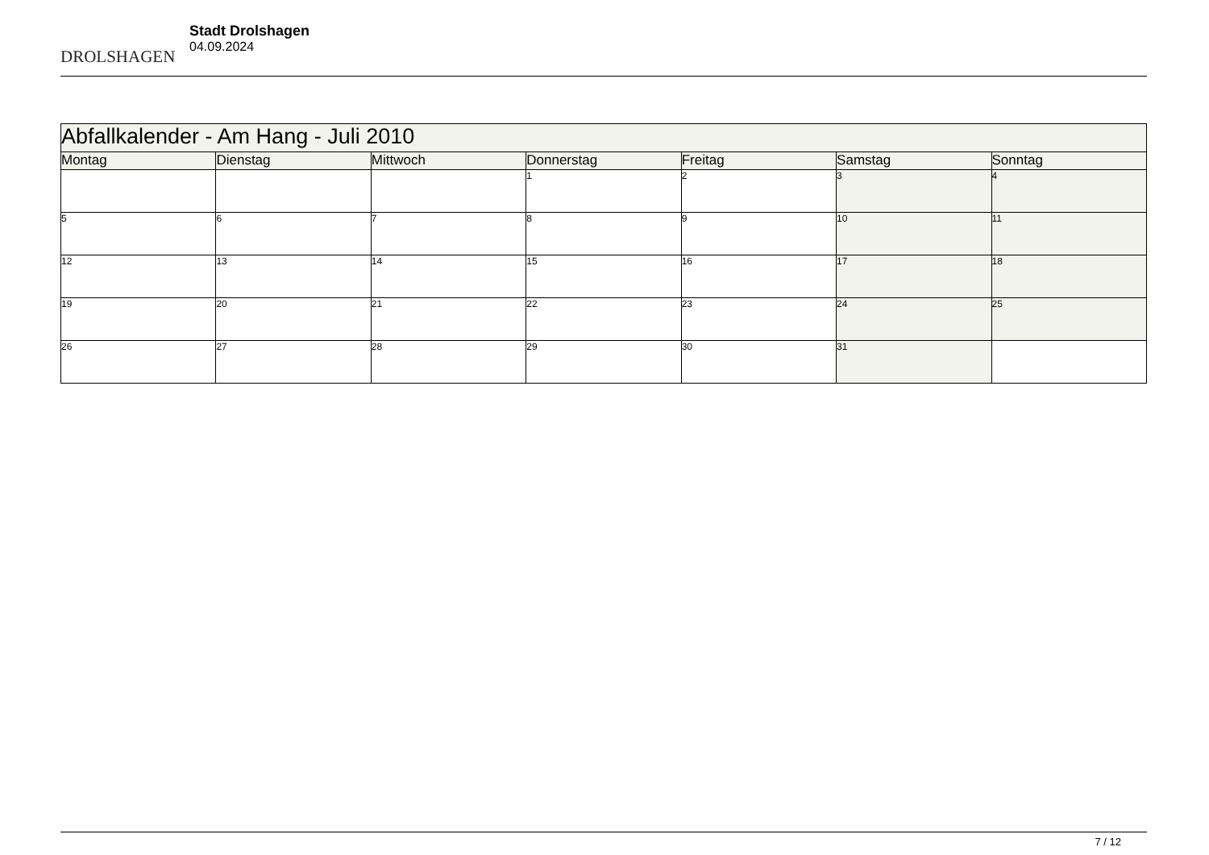DROLSHAGEN
Stadt Drolshagen
04.09.2024
| Abfallkalender - Am Hang - Juli 2010 | | | | | | |
| --- | --- | --- | --- | --- | --- | --- |
| Montag | Dienstag | Mittwoch | Donnerstag | Freitag | Samstag | Sonntag |
| | | | 1 | 2 | 3 | 4 |
| 5 | 6 | 7 | 8 | 9 | 10 | 11 |
| 12 | 13 | 14 | 15 | 16 | 17 | 18 |
| 19 | 20 | 21 | 22 | 23 | 24 | 25 |
| 26 | 27 | 28 | 29 | 30 | 31 | |
7 / 12